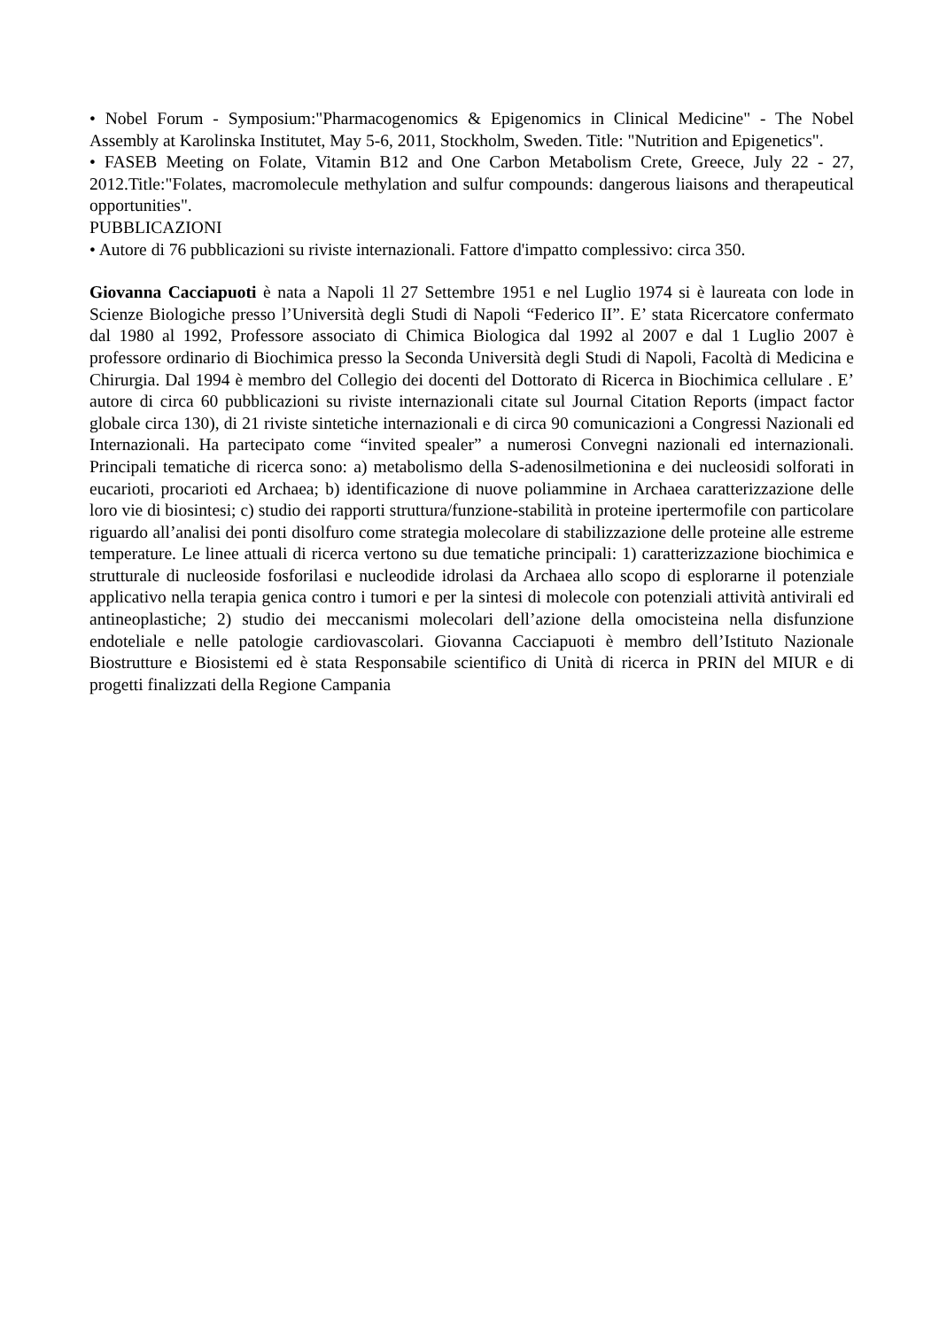• Nobel Forum - Symposium:"Pharmacogenomics & Epigenomics in Clinical Medicine" - The Nobel Assembly at Karolinska Institutet, May 5-6, 2011, Stockholm, Sweden. Title: "Nutrition and Epigenetics".
• FASEB Meeting on Folate, Vitamin B12 and One Carbon Metabolism Crete, Greece, July 22 ‐ 27, 2012.Title:"Folates, macromolecule methylation and sulfur compounds: dangerous liaisons and therapeutical opportunities".
PUBBLICAZIONI
• Autore di 76 pubblicazioni su riviste internazionali. Fattore d'impatto complessivo: circa 350.
Giovanna Cacciapuoti è nata a Napoli 1l 27 Settembre 1951 e nel Luglio 1974 si è laureata con lode in Scienze Biologiche presso l’Università degli Studi di Napoli “Federico II”. E’ stata Ricercatore confermato dal 1980 al 1992, Professore associato di Chimica Biologica dal 1992 al 2007 e dal 1 Luglio 2007 è professore ordinario di Biochimica presso la Seconda Università degli Studi di Napoli, Facoltà di Medicina e Chirurgia. Dal 1994 è membro del Collegio dei docenti del Dottorato di Ricerca in Biochimica cellulare . E’ autore di circa 60 pubblicazioni su riviste internazionali citate sul Journal Citation Reports (impact factor globale circa 130), di 21 riviste sintetiche internazionali e di circa 90 comunicazioni a Congressi Nazionali ed Internazionali. Ha partecipato come “invited spealer” a numerosi Convegni nazionali ed internazionali. Principali tematiche di ricerca sono: a) metabolismo della S-adenosilmetionina e dei nucleosidi solforati in eucarioti, procarioti ed Archaea; b) identificazione di nuove poliammine in Archaea caratterizzazione delle loro vie di biosintesi; c) studio dei rapporti struttura/funzione-stabilità in proteine ipertermofile con particolare riguardo all’analisi dei ponti disolfuro come strategia molecolare di stabilizzazione delle proteine alle estreme temperature. Le linee attuali di ricerca vertono su due tematiche principali: 1) caratterizzazione biochimica e strutturale di nucleoside fosforilasi e nucleodide idrolasi da Archaea allo scopo di esplorarne il potenziale applicativo nella terapia genica contro i tumori e per la sintesi di molecole con potenziali attività antivirali ed antineoplastiche; 2) studio dei meccanismi molecolari dell’azione della omocisteina nella disfunzione endoteliale e nelle patologie cardiovascolari. Giovanna Cacciapuoti è membro dell’Istituto Nazionale Biostrutture e Biosistemi ed è stata Responsabile scientifico di Unità di ricerca in PRIN del MIUR e di progetti finalizzati della Regione Campania